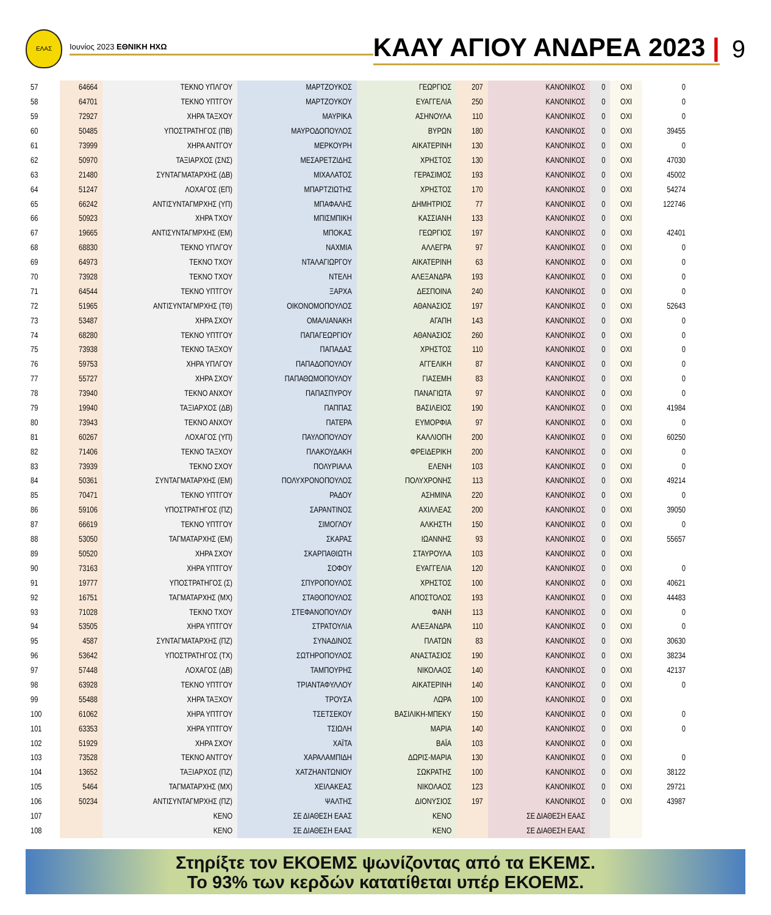ΕΛΑΣ
Ιουνίος 2023 ΕΘΝΙΚΗ ΗΧΩ
ΚΑΑΥ ΑΓΙΟΥ ΑΝΔΡΕΑ 2023 | 9
| 57 | 64664 | ΤΕΚΝΟ ΥΠΛΓΟΥ | ΜΑΡΤΖΟΥΚΟΣ | ΓΕΩΡΓΙΟΣ | 207 | ΚΑΝΟΝΙΚΟΣ | 0 | ΟΧΙ | 0 |
| 58 | 64701 | ΤΕΚΝΟ ΥΠΤΓΟΥ | ΜΑΡΤΖΟΥΚΟΥ | ΕΥΑΓΓΕΛΙΑ | 250 | ΚΑΝΟΝΙΚΟΣ | 0 | ΟΧΙ | 0 |
| 59 | 72927 | ΧΗΡΑ ΤΑΞΧΟΥ | ΜΑΥΡΙΚΑ | ΑΣΗΝΟΥΛΑ | 110 | ΚΑΝΟΝΙΚΟΣ | 0 | ΟΧΙ | 0 |
| 60 | 50485 | ΥΠΟΣΤΡΑΤΗΓΟΣ (ΠΒ) | ΜΑΥΡΟΔΟΠΟΥΛΟΣ | ΒΥΡΩΝ | 180 | ΚΑΝΟΝΙΚΟΣ | 0 | ΟΧΙ | 39455 |
| 61 | 73999 | ΧΗΡΑ ΑΝΤΓΟΥ | ΜΕΡΚΟΥΡΗ | ΑΙΚΑΤΕΡΙΝΗ | 130 | ΚΑΝΟΝΙΚΟΣ | 0 | ΟΧΙ | 0 |
| 62 | 50970 | ΤΑΞΙΑΡΧΟΣ (ΣΝΣ) | ΜΕΣΑΡΕΤΖΙΔΗΣ | ΧΡΗΣΤΟΣ | 130 | ΚΑΝΟΝΙΚΟΣ | 0 | ΟΧΙ | 47030 |
| 63 | 21480 | ΣΥΝΤΑΓΜΑΤΑΡΧΗΣ (ΔΒ) | ΜΙΧΑΛΑΤΟΣ | ΓΕΡΑΣΙΜΟΣ | 193 | ΚΑΝΟΝΙΚΟΣ | 0 | ΟΧΙ | 45002 |
| 64 | 51247 | ΛΟΧΑΓΟΣ (ΕΠ) | ΜΠΑΡΤΖΙΩΤΗΣ | ΧΡΗΣΤΟΣ | 170 | ΚΑΝΟΝΙΚΟΣ | 0 | ΟΧΙ | 54274 |
| 65 | 66242 | ΑΝΤΙΣΥΝΤΑΓΜΡΧΗΣ (ΥΠ) | ΜΠΑΦΑΛΗΣ | ΔΗΜΗΤΡΙΟΣ | 77 | ΚΑΝΟΝΙΚΟΣ | 0 | ΟΧΙ | 122746 |
| 66 | 50923 | ΧΗΡΑ ΤΧΟΥ | ΜΠΙΣΜΠΙΚΗ | ΚΑΣΣΙΑΝΗ | 133 | ΚΑΝΟΝΙΚΟΣ | 0 | ΟΧΙ | |
| 67 | 19665 | ΑΝΤΙΣΥΝΤΑΓΜΡΧΗΣ (ΕΜ) | ΜΠΟΚΑΣ | ΓΕΩΡΓΙΟΣ | 197 | ΚΑΝΟΝΙΚΟΣ | 0 | ΟΧΙ | 42401 |
| 68 | 68830 | ΤΕΚΝΟ ΥΠΛΓΟΥ | ΝΑΧΜΙΑ | ΑΛΛΕΓΡΑ | 97 | ΚΑΝΟΝΙΚΟΣ | 0 | ΟΧΙ | 0 |
| 69 | 64973 | ΤΕΚΝΟ ΤΧΟΥ | ΝΤΑΛΑΓΙΩΡΓΟΥ | ΑΙΚΑΤΕΡΙΝΗ | 63 | ΚΑΝΟΝΙΚΟΣ | 0 | ΟΧΙ | 0 |
| 70 | 73928 | ΤΕΚΝΟ ΤΧΟΥ | ΝΤΕΛΗ | ΑΛΕΞΑΝΔΡΑ | 193 | ΚΑΝΟΝΙΚΟΣ | 0 | ΟΧΙ | 0 |
| 71 | 64544 | ΤΕΚΝΟ ΥΠΤΓΟΥ | ΞΑΡΧΑ | ΔΕΣΠΟΙΝΑ | 240 | ΚΑΝΟΝΙΚΟΣ | 0 | ΟΧΙ | 0 |
| 72 | 51965 | ΑΝΤΙΣΥΝΤΑΓΜΡΧΗΣ (ΤΘ) | ΟΙΚΟΝΟΜΟΠΟΥΛΟΣ | ΑΘΑΝΑΣΙΟΣ | 197 | ΚΑΝΟΝΙΚΟΣ | 0 | ΟΧΙ | 52643 |
| 73 | 53487 | ΧΗΡΑ ΣΧΟΥ | ΟΜΑΛΙΑΝΑΚΗ | ΑΓΑΠΗ | 143 | ΚΑΝΟΝΙΚΟΣ | 0 | ΟΧΙ | 0 |
| 74 | 68280 | ΤΕΚΝΟ ΥΠΤΓΟΥ | ΠΑΠΑΓΕΩΡΓΙΟΥ | ΑΘΑΝΑΣΙΟΣ | 260 | ΚΑΝΟΝΙΚΟΣ | 0 | ΟΧΙ | 0 |
| 75 | 73938 | ΤΕΚΝΟ ΤΑΞΧΟΥ | ΠΑΠΑΔΑΣ | ΧΡΗΣΤΟΣ | 110 | ΚΑΝΟΝΙΚΟΣ | 0 | ΟΧΙ | 0 |
| 76 | 59753 | ΧΗΡΑ ΥΠΛΓΟΥ | ΠΑΠΑΔΟΠΟΥΛΟΥ | ΑΓΓΕΛΙΚΗ | 87 | ΚΑΝΟΝΙΚΟΣ | 0 | ΟΧΙ | 0 |
| 77 | 55727 | ΧΗΡΑ ΣΧΟΥ | ΠΑΠΑΘΩΜΟΠΟΥΛΟΥ | ΓΙΑΣΕΜΗ | 83 | ΚΑΝΟΝΙΚΟΣ | 0 | ΟΧΙ | 0 |
| 78 | 73940 | ΤΕΚΝΟ ΑΝΧΟΥ | ΠΑΠΑΣΠΥΡΟΥ | ΠΑΝΑΓΙΩΤΑ | 97 | ΚΑΝΟΝΙΚΟΣ | 0 | ΟΧΙ | 0 |
| 79 | 19940 | ΤΑΞΙΑΡΧΟΣ (ΔΒ) | ΠΑΠΠΑΣ | ΒΑΣΙΛΕΙΟΣ | 190 | ΚΑΝΟΝΙΚΟΣ | 0 | ΟΧΙ | 41984 |
| 80 | 73943 | ΤΕΚΝΟ ΑΝΧΟΥ | ΠΑΤΕΡΑ | ΕΥΜΟΡΦΙΑ | 97 | ΚΑΝΟΝΙΚΟΣ | 0 | ΟΧΙ | 0 |
| 81 | 60267 | ΛΟΧΑΓΟΣ (ΥΠ) | ΠΑΥΛΟΠΟΥΛΟΥ | ΚΑΛΛΙΟΠΗ | 200 | ΚΑΝΟΝΙΚΟΣ | 0 | ΟΧΙ | 60250 |
| 82 | 71406 | ΤΕΚΝΟ ΤΑΞΧΟΥ | ΠΛΑΚΟΥΔΑΚΗ | ΦΡΕΙΔΕΡΙΚΗ | 200 | ΚΑΝΟΝΙΚΟΣ | 0 | ΟΧΙ | 0 |
| 83 | 73939 | ΤΕΚΝΟ ΣΧΟΥ | ΠΟΛΥΡΙΑΛΑ | ΕΛΕΝΗ | 103 | ΚΑΝΟΝΙΚΟΣ | 0 | ΟΧΙ | 0 |
| 84 | 50361 | ΣΥΝΤΑΓΜΑΤΑΡΧΗΣ (ΕΜ) | ΠΟΛΥΧΡΟΝΟΠΟΥΛΟΣ | ΠΟΛΥΧΡΟΝΗΣ | 113 | ΚΑΝΟΝΙΚΟΣ | 0 | ΟΧΙ | 49214 |
| 85 | 70471 | ΤΕΚΝΟ ΥΠΤΓΟΥ | ΡΑΔΟΥ | ΑΣΗΜΙΝΑ | 220 | ΚΑΝΟΝΙΚΟΣ | 0 | ΟΧΙ | 0 |
| 86 | 59106 | ΥΠΟΣΤΡΑΤΗΓΟΣ (ΠΖ) | ΣΑΡΑΝΤΙΝΟΣ | ΑΧΙΛΛΕΑΣ | 200 | ΚΑΝΟΝΙΚΟΣ | 0 | ΟΧΙ | 39050 |
| 87 | 66619 | ΤΕΚΝΟ ΥΠΤΓΟΥ | ΣΙΜΟΓΛΟΥ | ΑΛΚΗΣΤΗ | 150 | ΚΑΝΟΝΙΚΟΣ | 0 | ΟΧΙ | 0 |
| 88 | 53050 | ΤΑΓΜΑΤΑΡΧΗΣ (ΕΜ) | ΣΚΑΡΑΣ | ΙΩΑΝΝΗΣ | 93 | ΚΑΝΟΝΙΚΟΣ | 0 | ΟΧΙ | 55657 |
| 89 | 50520 | ΧΗΡΑ ΣΧΟΥ | ΣΚΑΡΠΑΘΙΩΤΗ | ΣΤΑΥΡΟΥΛΑ | 103 | ΚΑΝΟΝΙΚΟΣ | 0 | ΟΧΙ | |
| 90 | 73163 | ΧΗΡΑ ΥΠΤΓΟΥ | ΣΟΦΟΥ | ΕΥΑΓΓΕΛΙΑ | 120 | ΚΑΝΟΝΙΚΟΣ | 0 | ΟΧΙ | 0 |
| 91 | 19777 | ΥΠΟΣΤΡΑΤΗΓΟΣ (Σ) | ΣΠΥΡΟΠΟΥΛΟΣ | ΧΡΗΣΤΟΣ | 100 | ΚΑΝΟΝΙΚΟΣ | 0 | ΟΧΙ | 40621 |
| 92 | 16751 | ΤΑΓΜΑΤΑΡΧΗΣ (ΜΧ) | ΣΤΑΘΟΠΟΥΛΟΣ | ΑΠΟΣΤΟΛΟΣ | 193 | ΚΑΝΟΝΙΚΟΣ | 0 | ΟΧΙ | 44483 |
| 93 | 71028 | ΤΕΚΝΟ ΤΧΟΥ | ΣΤΕΦΑΝΟΠΟΥΛΟΥ | ΦΑΝΗ | 113 | ΚΑΝΟΝΙΚΟΣ | 0 | ΟΧΙ | 0 |
| 94 | 53505 | ΧΗΡΑ ΥΠΤΓΟΥ | ΣΤΡΑΤΟΥΛΙΑ | ΑΛΕΞΑΝΔΡΑ | 110 | ΚΑΝΟΝΙΚΟΣ | 0 | ΟΧΙ | 0 |
| 95 | 4587 | ΣΥΝΤΑΓΜΑΤΑΡΧΗΣ (ΠΖ) | ΣΥΝΑΔΙΝΟΣ | ΠΛΑΤΩΝ | 83 | ΚΑΝΟΝΙΚΟΣ | 0 | ΟΧΙ | 30630 |
| 96 | 53642 | ΥΠΟΣΤΡΑΤΗΓΟΣ (ΤΧ) | ΣΩΤΗΡΟΠΟΥΛΟΣ | ΑΝΑΣΤΑΣΙΟΣ | 190 | ΚΑΝΟΝΙΚΟΣ | 0 | ΟΧΙ | 38234 |
| 97 | 57448 | ΛΟΧΑΓΟΣ (ΔΒ) | ΤΑΜΠΟΥΡΗΣ | ΝΙΚΟΛΑΟΣ | 140 | ΚΑΝΟΝΙΚΟΣ | 0 | ΟΧΙ | 42137 |
| 98 | 63928 | ΤΕΚΝΟ ΥΠΤΓΟΥ | ΤΡΙΑΝΤΑΦΥΛΛΟΥ | ΑΙΚΑΤΕΡΙΝΗ | 140 | ΚΑΝΟΝΙΚΟΣ | 0 | ΟΧΙ | 0 |
| 99 | 55488 | ΧΗΡΑ ΤΑΞΧΟΥ | ΤΡΟΥΣΑ | ΛΩΡΑ | 100 | ΚΑΝΟΝΙΚΟΣ | 0 | ΟΧΙ | |
| 100 | 61062 | ΧΗΡΑ ΥΠΤΓΟΥ | ΤΣΕΤΣΕΚΟΥ | ΒΑΣΙΛΙΚΗ-ΜΠΕΚΥ | 150 | ΚΑΝΟΝΙΚΟΣ | 0 | ΟΧΙ | 0 |
| 101 | 63353 | ΧΗΡΑ ΥΠΤΓΟΥ | ΤΣΙΩΛΗ | ΜΑΡΙΑ | 140 | ΚΑΝΟΝΙΚΟΣ | 0 | ΟΧΙ | 0 |
| 102 | 51929 | ΧΗΡΑ ΣΧΟΥ | ΧΑΪΤΑ | ΒΑΪΑ | 103 | ΚΑΝΟΝΙΚΟΣ | 0 | ΟΧΙ | |
| 103 | 73528 | ΤΕΚΝΟ ΑΝΤΓΟΥ | ΧΑΡΑΛΑΜΠΙΔΗ | ΔΩΡΙΣ-ΜΑΡΙΑ | 130 | ΚΑΝΟΝΙΚΟΣ | 0 | ΟΧΙ | 0 |
| 104 | 13652 | ΤΑΞΙΑΡΧΟΣ (ΠΖ) | ΧΑΤΖΗΑΝΤΩΝΙΟΥ | ΣΩΚΡΑΤΗΣ | 100 | ΚΑΝΟΝΙΚΟΣ | 0 | ΟΧΙ | 38122 |
| 105 | 5464 | ΤΑΓΜΑΤΑΡΧΗΣ (ΜΧ) | ΧΕΙΛΑΚΕΑΣ | ΝΙΚΟΛΑΟΣ | 123 | ΚΑΝΟΝΙΚΟΣ | 0 | ΟΧΙ | 29721 |
| 106 | 50234 | ΑΝΤΙΣΥΝΤΑΓΜΡΧΗΣ (ΠΖ) | ΨΑΛΤΗΣ | ΔΙΟΝΥΣΙΟΣ | 197 | ΚΑΝΟΝΙΚΟΣ | 0 | ΟΧΙ | 43987 |
| 107 | | ΚΕΝΟ | ΣΕ ΔΙΑΘΕΣΗ ΕΑΑΣ | ΚΕΝΟ | | ΣΕ ΔΙΑΘΕΣΗ ΕΑΑΣ | | | |
| 108 | | ΚΕΝΟ | ΣΕ ΔΙΑΘΕΣΗ ΕΑΑΣ | ΚΕΝΟ | | ΣΕ ΔΙΑΘΕΣΗ ΕΑΑΣ | | | |
Στηρίξτε τον ΕΚΟΕΜΣ ψωνίζοντας από τα ΕΚΕΜΣ.
Το 93% των κερδών κατατίθεται υπέρ ΕΚΟΕΜΣ.